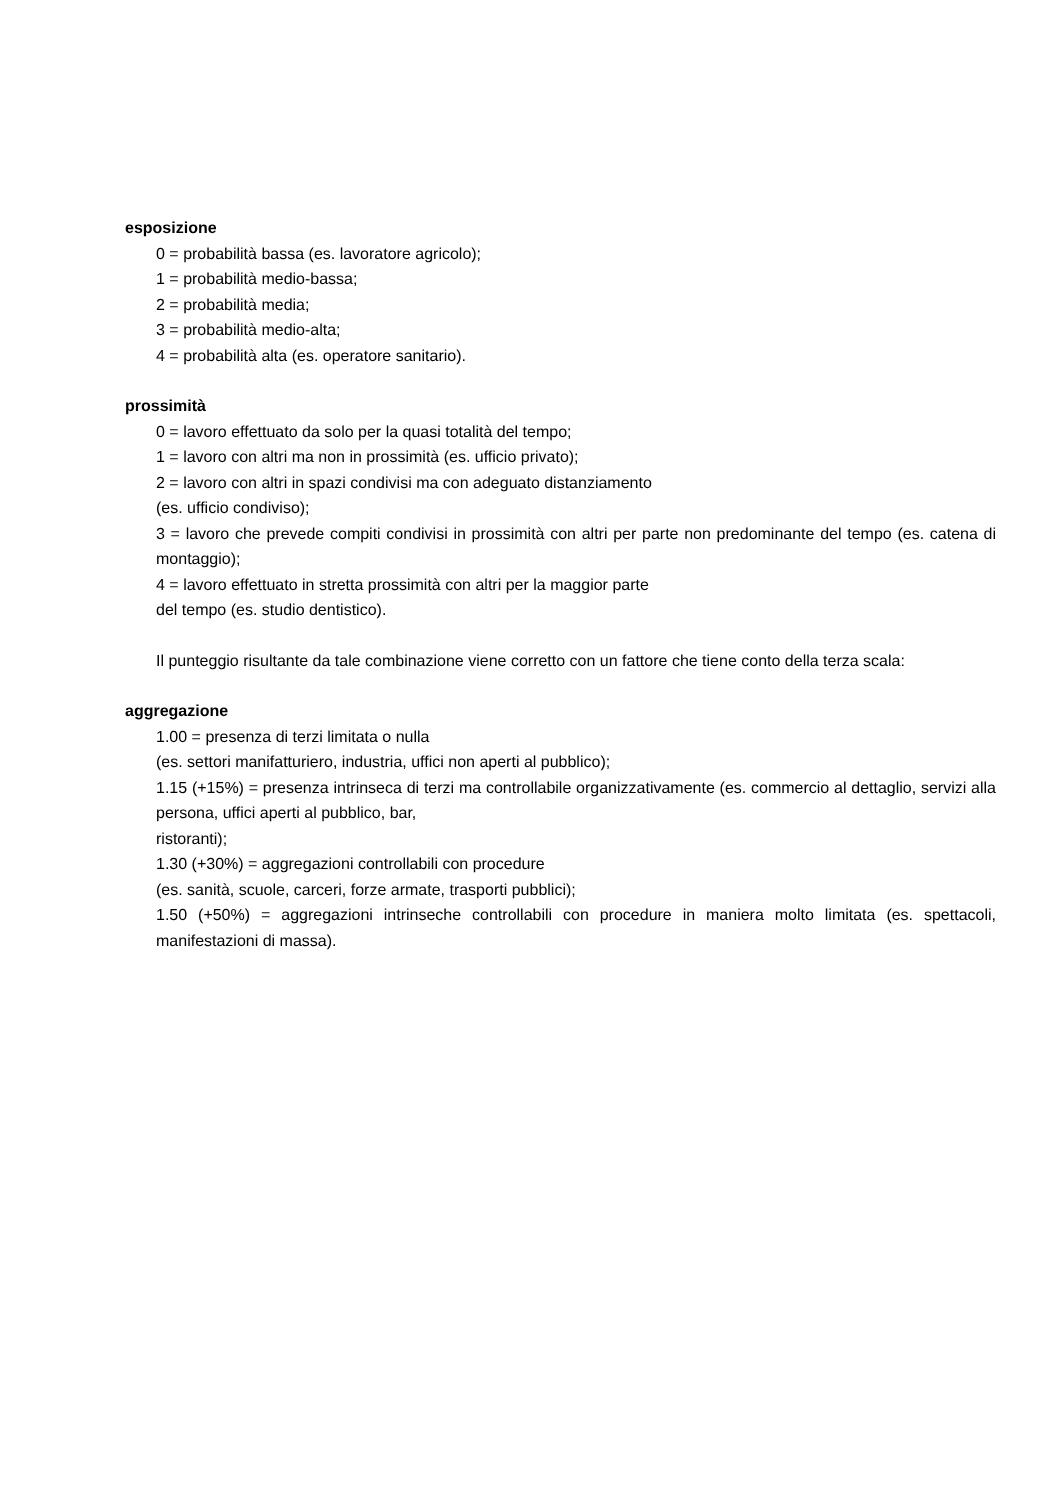esposizione
0 = probabilità bassa (es. lavoratore agricolo);
1 = probabilità medio-bassa;
2 = probabilità media;
3 = probabilità medio-alta;
4 = probabilità alta (es. operatore sanitario).
prossimità
0 = lavoro effettuato da solo per la quasi totalità del tempo;
1 = lavoro con altri ma non in prossimità (es. ufficio privato);
2 = lavoro con altri in spazi condivisi ma con adeguato distanziamento
(es. ufficio condiviso);
3 = lavoro che prevede compiti condivisi in prossimità con altri per parte non predominante del tempo (es. catena di montaggio);
4 = lavoro effettuato in stretta prossimità con altri per la maggior parte
del tempo (es. studio dentistico).
Il punteggio risultante da tale combinazione viene corretto con un fattore che tiene conto della terza scala:
aggregazione
1.00 = presenza di terzi limitata o nulla
(es. settori manifatturiero, industria, uffici non aperti al pubblico);
1.15 (+15%) = presenza intrinseca di terzi ma controllabile organizzativamente (es. commercio al dettaglio, servizi alla persona, uffici aperti al pubblico, bar,
ristoranti);
1.30 (+30%) = aggregazioni controllabili con procedure
(es. sanità, scuole, carceri, forze armate, trasporti pubblici);
1.50 (+50%) = aggregazioni intrinseche controllabili con procedure in maniera molto limitata (es. spettacoli, manifestazioni di massa).